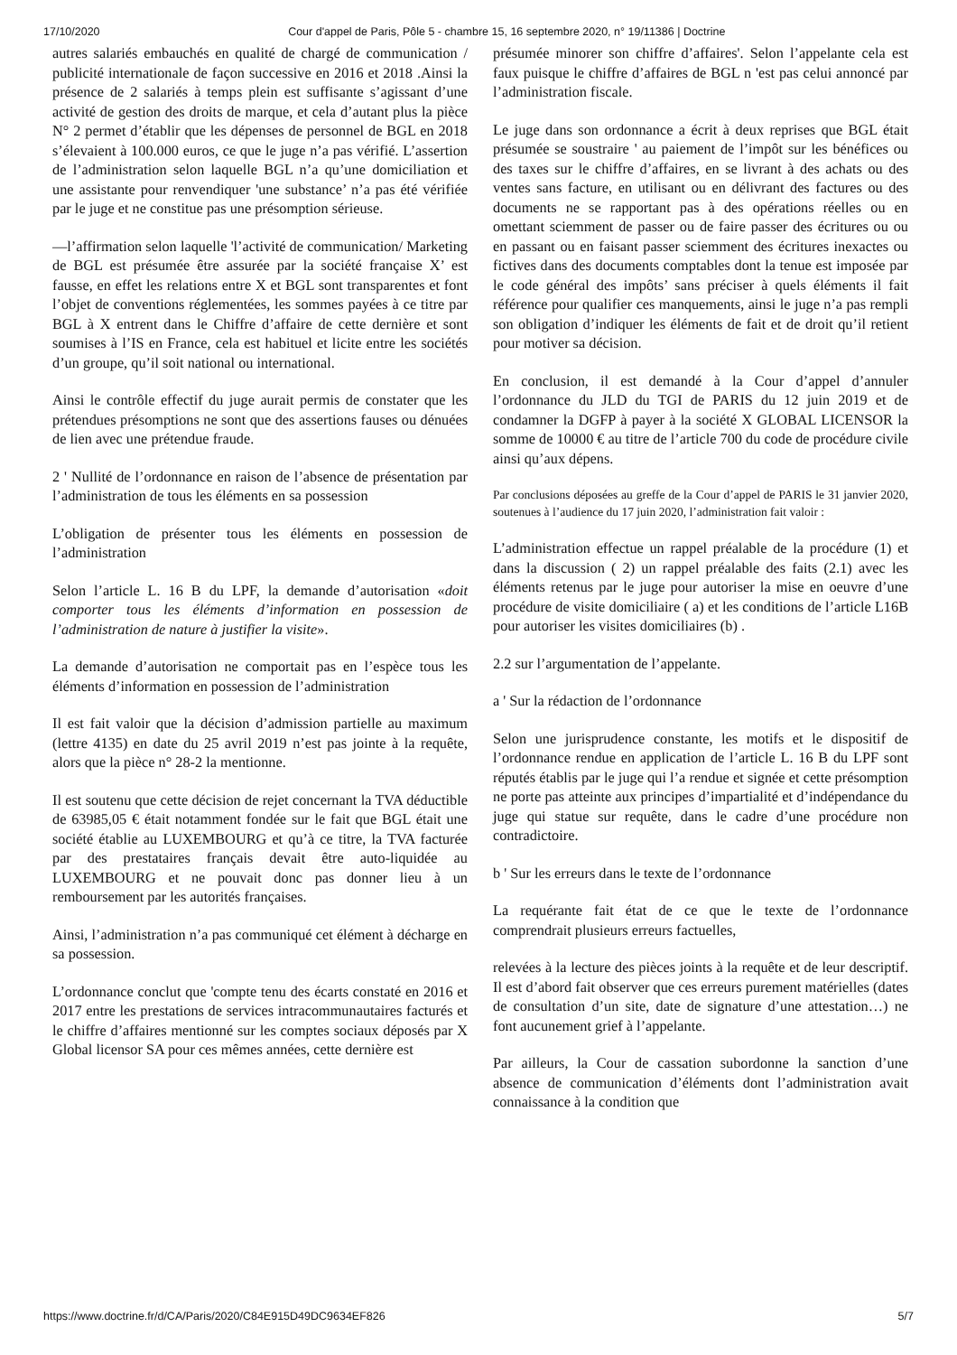17/10/2020 Cour d'appel de Paris, Pôle 5 - chambre 15, 16 septembre 2020, n° 19/11386 | Doctrine
autres salariés embauchés en qualité de chargé de communication / publicité internationale de façon successive en 2016 et 2018 .Ainsi la présence de 2 salariés à temps plein est suffisante s’agissant d’une activité de gestion des droits de marque, et cela d’autant plus la pièce N° 2 permet d’établir que les dépenses de personnel de BGL en 2018 s’élevaient à 100.000 euros, ce que le juge n’a pas vérifié. L’assertion de l’administration selon laquelle BGL n’a qu’une domiciliation et une assistante pour renvendiquer 'une substance’ n’a pas été vérifiée par le juge et ne constitue pas une présomption sérieuse.
—l’affirmation selon laquelle 'l’activité de communication/ Marketing de BGL est présumée être assurée par la société française X’ est fausse, en effet les relations entre X et BGL sont transparentes et font l’objet de conventions réglementées, les sommes payées à ce titre par BGL à X entrent dans le Chiffre d’affaire de cette dernière et sont soumises à l’IS en France, cela est habituel et licite entre les sociétés d’un groupe, qu’il soit national ou international.
Ainsi le contrôle effectif du juge aurait permis de constater que les prétendues présomptions ne sont que des assertions fauses ou dénuées de lien avec une prétendue fraude.
2 ' Nullité de l’ordonnance en raison de l’absence de présentation par l’administration de tous les éléments en sa possession
L’obligation de présenter tous les éléments en possession de l’administration
Selon l’article L. 16 B du LPF, la demande d’autorisation «doit comporter tous les éléments d’information en possession de l’administration de nature à justifier la visite».
La demande d’autorisation ne comportait pas en l’espèce tous les éléments d’information en possession de l’administration
Il est fait valoir que la décision d’admission partielle au maximum (lettre 4135) en date du 25 avril 2019 n’est pas jointe à la requête, alors que la pièce n° 28-2 la mentionne.
Il est soutenu que cette décision de rejet concernant la TVA déductible de 63985,05 € était notamment fondée sur le fait que BGL était une société établie au LUXEMBOURG et qu’à ce titre, la TVA facturée par des prestataires français devait être auto-liquidée au LUXEMBOURG et ne pouvait donc pas donner lieu à un remboursement par les autorités françaises.
Ainsi, l’administration n’a pas communiqué cet élément à décharge en sa possession.
L’ordonnance conclut que 'compte tenu des écarts constaté en 2016 et 2017 entre les prestations de services intracommunautaires facturés et le chiffre d’affaires mentionné sur les comptes sociaux déposés par X Global licensor SA pour ces mêmes années, cette dernière est
présumée minorer son chiffre d’affaires'. Selon l’appelante cela est faux puisque le chiffre d’affaires de BGL n 'est pas celui annoncé par l’administration fiscale.
Le juge dans son ordonnance a écrit à deux reprises que BGL était présumée se soustraire ' au paiement de l’impôt sur les bénéfices ou des taxes sur le chiffre d’affaires, en se livrant à des achats ou des ventes sans facture, en utilisant ou en délivrant des factures ou des documents ne se rapportant pas à des opérations réelles ou en omettant sciemment de passer ou de faire passer des écritures ou ou en passant ou en faisant passer sciemment des écritures inexactes ou fictives dans des documents comptables dont la tenue est imposée par le code général des impôts’ sans préciser à quels éléments il fait référence pour qualifier ces manquements, ainsi le juge n’a pas rempli son obligation d’indiquer les éléments de fait et de droit qu’il retient pour motiver sa décision.
En conclusion, il est demandé à la Cour d’appel d’annuler l’ordonnance du JLD du TGI de PARIS du 12 juin 2019 et de condamner la DGFP à payer à la société X GLOBAL LICENSOR la somme de 10000 € au titre de l’article 700 du code de procédure civile ainsi qu’aux dépens.
Par conclusions déposées au greffe de la Cour d’appel de PARIS le 31 janvier 2020, soutenues à l’audience du 17 juin 2020, l’administration fait valoir :
L’administration effectue un rappel préalable de la procédure (1) et dans la discussion ( 2) un rappel préalable des faits (2.1) avec les éléments retenus par le juge pour autoriser la mise en oeuvre d’une procédure de visite domiciliaire ( a) et les conditions de l’article L16B pour autoriser les visites domiciliaires (b) .
2.2 sur l’argumentation de l’appelante.
a ' Sur la rédaction de l’ordonnance
Selon une jurisprudence constante, les motifs et le dispositif de l’ordonnance rendue en application de l’article L. 16 B du LPF sont réputés établis par le juge qui l’a rendue et signée et cette présomption ne porte pas atteinte aux principes d’impartialité et d’indépendance du juge qui statue sur requête, dans le cadre d’une procédure non contradictoire.
b ' Sur les erreurs dans le texte de l’ordonnance
La requérante fait état de ce que le texte de l’ordonnance comprendrait plusieurs erreurs factuelles,
relevées à la lecture des pièces joints à la requête et de leur descriptif. Il est d’abord fait observer que ces erreurs purement matérielles (dates de consultation d’un site, date de signature d’une attestation…) ne font aucunement grief à l’appelante.
Par ailleurs, la Cour de cassation subordonne la sanction d’une absence de communication d’éléments dont l’administration avait connaissance à la condition que
https://www.doctrine.fr/d/CA/Paris/2020/C84E915D49DC9634EF826 5/7